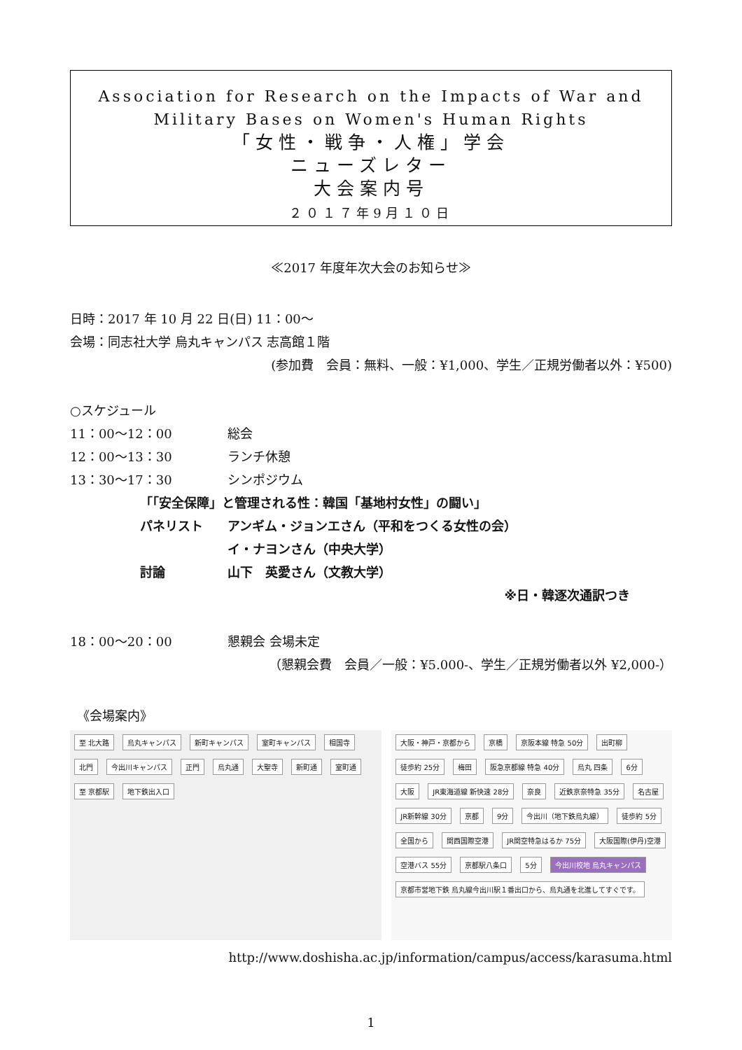Association for Research on the Impacts of War and Military Bases on Women's Human Rights
「女性・戦争・人権」学会
ニューズレター
大会案内号
２０１７年9月１０日
≪2017 年度年次大会のお知らせ≫
日時：2017 年 10 月 22 日(日) 11：00～
会場：同志社大学 烏丸キャンパス 志高館１階
(参加費　会員：無料、一般：¥1,000、学生／正規労働者以外：¥500)
○スケジュール
11：00～12：00 総会
12：00～13：30 ランチ休憩
13：30～17：30 シンポジウム
「｢安全保障」と管理される性：韓国「基地村女性」の闘い」
パネリスト アンギム・ジョンエさん（平和をつくる女性の会）
イ・ナヨンさん（中央大学）
討論 山下　英愛さん（文教大学）
※日・韓逐次通訳つき
18：00～20：00 懇親会 会場未定
（懇親会費　会員／一般：¥5.000-、学生／正規労働者以外 ¥2,000-）
《会場案内》
至 北大路 烏丸キャンパス 新町キャンパス 室町キャンパス 相国寺 北門 今出川キャンパス 正門 烏丸通 大聖寺 新町通 室町通 至 京都駅 地下鉄出入口
大阪・神戸・京都から 京橋 京阪本線 特急 50分 出町柳 徒歩約 25分 梅田 阪急京都線 特急 40分 烏丸 四条 6分 大阪 JR東海道線 新快速 28分 奈良 近鉄京奈特急 35分 名古屋 JR新幹線 30分 京都 9分 今出川（地下鉄烏丸線） 徒歩約 5分 全国から 関西国際空港 JR関空特急はるか 75分 大阪国際(伊丹)空港 空港バス 55分 京都駅八条口 5分 今出川校地 烏丸キャンパス 京都市営地下鉄 烏丸線今出川駅１番出口から、烏丸通を北進してすぐです。
http://www.doshisha.ac.jp/information/campus/access/karasuma.html
1